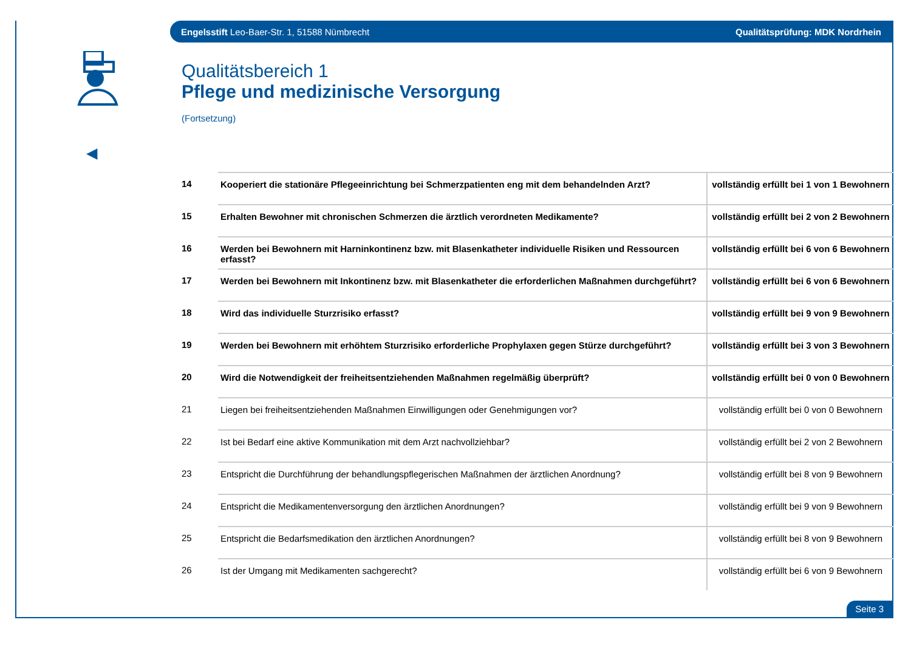Engelsstift Leo-Baer-Str. 1, 51588 Nümbrecht Qualitätsprüfung: MDK Nordrhein
◀
Qualitätsbereich 1
Pflege und medizinische Versorgung
(Fortsetzung)
| 14 | Kooperiert die stationäre Pflegeeinrichtung bei Schmerzpatienten eng mit dem behandelnden Arzt? | vollständig erfüllt bei 1 von 1 Bewohnern |
| 15 | Erhalten Bewohner mit chronischen Schmerzen die ärztlich verordneten Medikamente? | vollständig erfüllt bei 2 von 2 Bewohnern |
| 16 | Werden bei Bewohnern mit Harninkontinenz bzw. mit Blasenkatheter individuelle Risiken und Ressourcen erfasst? | vollständig erfüllt bei 6 von 6 Bewohnern |
| 17 | Werden bei Bewohnern mit Inkontinenz bzw. mit Blasenkatheter die erforderlichen Maßnahmen durchgeführt? | vollständig erfüllt bei 6 von 6 Bewohnern |
| 18 | Wird das individuelle Sturzrisiko erfasst? | vollständig erfüllt bei 9 von 9 Bewohnern |
| 19 | Werden bei Bewohnern mit erhöhtem Sturzrisiko erforderliche Prophylaxen gegen Stürze durchgeführt? | vollständig erfüllt bei 3 von 3 Bewohnern |
| 20 | Wird die Notwendigkeit der freiheitsentziehenden Maßnahmen regelmäßig überprüft? | vollständig erfüllt bei 0 von 0 Bewohnern |
| 21 | Liegen bei freiheitsentziehenden Maßnahmen Einwilligungen oder Genehmigungen vor? | vollständig erfüllt bei 0 von 0 Bewohnern |
| 22 | Ist bei Bedarf eine aktive Kommunikation mit dem Arzt nachvollziehbar? | vollständig erfüllt bei 2 von 2 Bewohnern |
| 23 | Entspricht die Durchführung der behandlungspflegerischen Maßnahmen der ärztlichen Anordnung? | vollständig erfüllt bei 8 von 9 Bewohnern |
| 24 | Entspricht die Medikamentenversorgung den ärztlichen Anordnungen? | vollständig erfüllt bei 9 von 9 Bewohnern |
| 25 | Entspricht die Bedarfsmedikation den ärztlichen Anordnungen? | vollständig erfüllt bei 8 von 9 Bewohnern |
| 26 | Ist der Umgang mit Medikamenten sachgerecht? | vollständig erfüllt bei 6 von 9 Bewohnern |
Seite 3